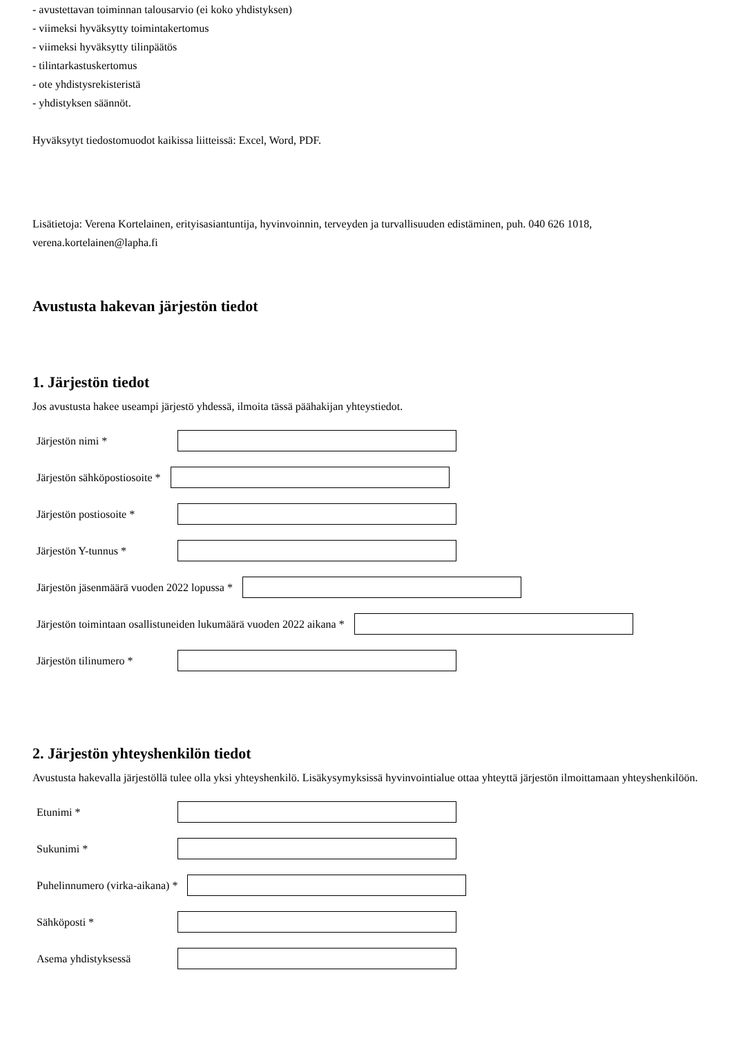- avustettavan toiminnan talousarvio (ei koko yhdistyksen)
- viimeksi hyväksytty toimintakertomus
- viimeksi hyväksytty tilinpäätös
- tilintarkastuskertomus
- ote yhdistysrekisteristä
- yhdistyksen säännöt.
Hyväksytyt tiedostomuodot kaikissa liitteissä: Excel, Word, PDF.
Lisätietoja: Verena Kortelainen, erityisasiantuntija, hyvinvoinnin, terveyden ja turvallisuuden edistäminen, puh. 040 626 1018, verena.kortelainen@lapha.fi
Avustusta hakevan järjestön tiedot
1. Järjestön tiedot
Jos avustusta hakee useampi järjestö yhdessä, ilmoita tässä päähakijan yhteystiedot.
Järjestön nimi *
Järjestön sähköpostiosoite *
Järjestön postiosoite *
Järjestön Y-tunnus *
Järjestön jäsenmäärä vuoden 2022 lopussa *
Järjestön toimintaan osallistuneiden lukumäärä vuoden 2022 aikana *
Järjestön tilinumero *
2. Järjestön yhteyshenkilön tiedot
Avustusta hakevalla järjestöllä tulee olla yksi yhteyshenkilö. Lisäkysymyksissä hyvinvointialue ottaa yhteyttä järjestön ilmoittamaan yhteyshenkilöön.
Etunimi *
Sukunimi *
Puhelinnumero (virka-aikana) *
Sähköposti *
Asema yhdistyksessä